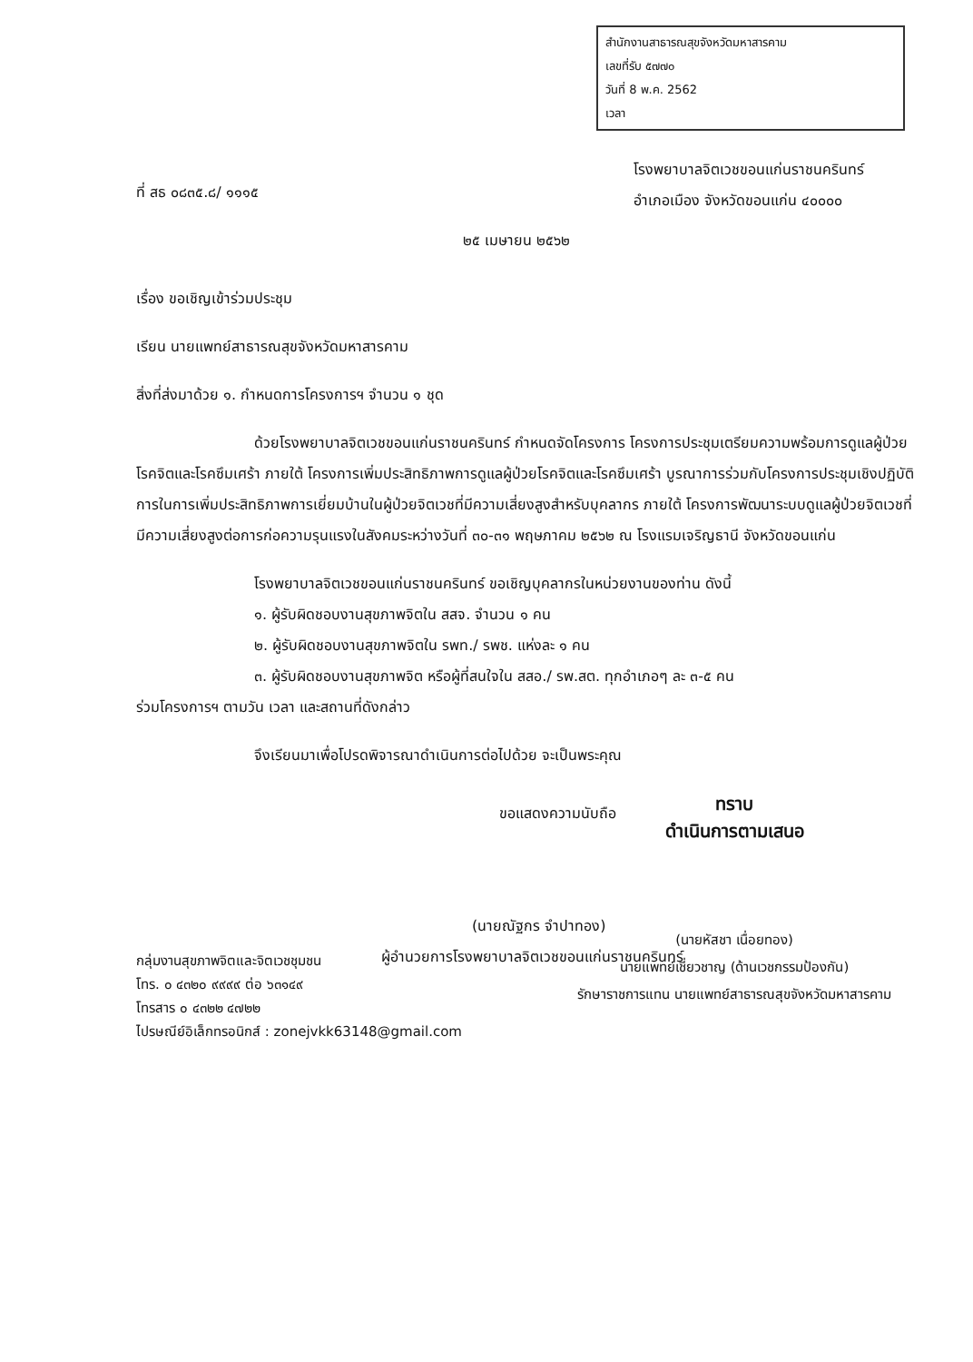สำนักงานสาธารณสุขจังหวัดมหาสารคาม
เลขที่รับ ๕๗๗๐
วันที่ 8 พ.ค. 2562
เวลา
ที่ สธ ๐๘๓๕.๘/ ๑๑๑๕
โรงพยาบาลจิตเวชขอนแก่นราชนครินทร์
อำเภอเมือง จังหวัดขอนแก่น ๔๐๐๐๐
๒๕ เมษายน ๒๕๖๒
เรื่อง ขอเชิญเข้าร่วมประชุม
เรียน นายแพทย์สาธารณสุขจังหวัดมหาสารคาม
สิ่งที่ส่งมาด้วย ๑. กำหนดการโครงการฯ จำนวน ๑ ชุด
ด้วยโรงพยาบาลจิตเวชขอนแก่นราชนครินทร์ กำหนดจัดโครงการ โครงการประชุมเตรียมความพร้อมการดูแลผู้ป่วยโรคจิตและโรคซึมเศร้า ภายใต้ โครงการเพิ่มประสิทธิภาพการดูแลผู้ป่วยโรคจิตและโรคซึมเศร้า บูรณาการร่วมกับโครงการประชุมเชิงปฏิบัติการในการเพิ่มประสิทธิภาพการเยี่ยมบ้านในผู้ป่วยจิตเวชที่มีความเสี่ยงสูงสำหรับบุคลากร ภายใต้ โครงการพัฒนาระบบดูแลผู้ป่วยจิตเวชที่มีความเสี่ยงสูงต่อการก่อความรุนแรงในสังคมระหว่างวันที่ ๓๐-๓๑ พฤษภาคม ๒๕๖๒ ณ โรงแรมเจริญธานี จังหวัดขอนแก่น
โรงพยาบาลจิตเวชขอนแก่นราชนครินทร์ ขอเชิญบุคลากรในหน่วยงานของท่าน ดังนี้
๑. ผู้รับผิดชอบงานสุขภาพจิตใน สสจ. จำนวน ๑ คน
๒. ผู้รับผิดชอบงานสุขภาพจิตใน รพท./ รพช. แห่งละ ๑ คน
๓. ผู้รับผิดชอบงานสุขภาพจิต หรือผู้ที่สนใจใน สสอ./ รพ.สต. ทุกอำเภอๆ ละ ๓-๕ คน
ร่วมโครงการฯ ตามวัน เวลา และสถานที่ดังกล่าว
จึงเรียนมาเพื่อโปรดพิจารณาดำเนินการต่อไปด้วย จะเป็นพระคุณ
ขอแสดงความนับถือ
(นายณัฐกร จำปาทอง)
ผู้อำนวยการโรงพยาบาลจิตเวชขอนแก่นราชนครินทร์
กลุ่มงานสุขภาพจิตและจิตเวชชุมชน
โทร. ๐ ๔๓๒๐ ๙๙๙๙ ต่อ ๖๓๑๔๙
โทรสาร ๐ ๔๓๒๒ ๔๗๒๒
ไปรษณีย์อิเล็กทรอนิกส์ : zonejvkk63148@gmail.com
ทราบ
ดำเนินการตามเสนอ
(นายหัสชา เนื่อยทอง)
นายแพทย์เชี่ยวชาญ (ด้านเวชกรรมป้องกัน)
รักษาราชการแทน นายแพทย์สาธารณสุขจังหวัดมหาสารคาม